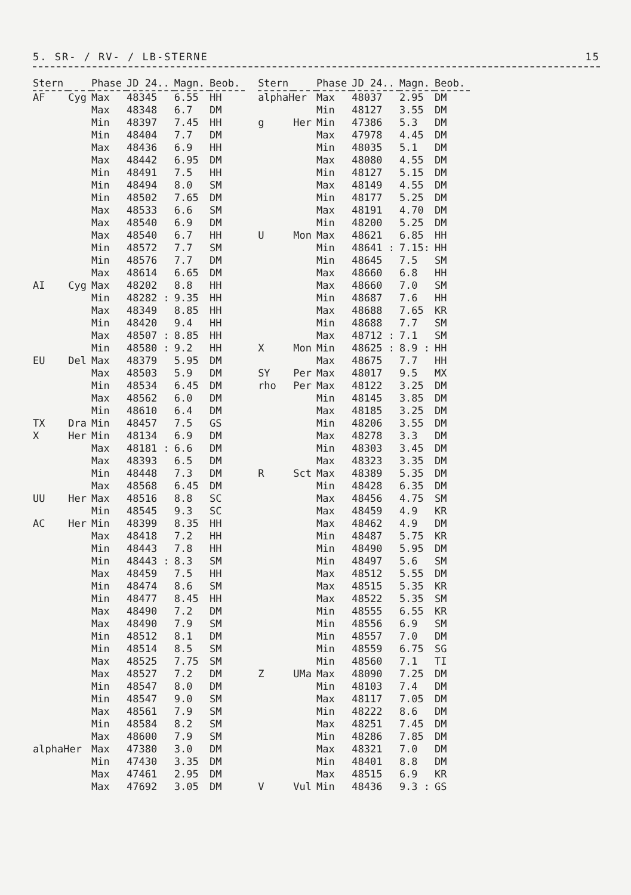5. SR- / RV- / LB-STERNE 15
| Stern | | Phase | JD 24.. | Magn. | Beob. |
| --- | --- | --- | --- | --- | --- |
| AF | Cyg | Max | 48345 | 6.55 | HH |
| | | Max | 48348 | 6.7 | DM |
| | | Min | 48397 | 7.45 | HH |
| | | Min | 48404 | 7.7 | DM |
| | | Max | 48436 | 6.9 | HH |
| | | Max | 48442 | 6.95 | DM |
| | | Min | 48491 | 7.5 | HH |
| | | Min | 48494 | 8.0 | SM |
| | | Min | 48502 | 7.65 | DM |
| | | Max | 48533 | 6.6 | SM |
| | | Max | 48540 | 6.9 | DM |
| | | Max | 48540 | 6.7 | HH |
| | | Min | 48572 | 7.7 | SM |
| | | Min | 48576 | 7.7 | DM |
| | | Max | 48614 | 6.65 | DM |
| AI | Cyg | Max | 48202 | 8.8 | HH |
| | | Min | 48282 : | 9.35 | HH |
| | | Max | 48349 | 8.85 | HH |
| | | Min | 48420 | 9.4 | HH |
| | | Max | 48507 : | 8.85 | HH |
| | | Min | 48580 : | 9.2 | HH |
| EU | Del | Max | 48379 | 5.95 | DM |
| | | Max | 48503 | 5.9 | DM |
| | | Min | 48534 | 6.45 | DM |
| | | Max | 48562 | 6.0 | DM |
| | | Min | 48610 | 6.4 | DM |
| TX | Dra | Min | 48457 | 7.5 | GS |
| X | Her | Min | 48134 | 6.9 | DM |
| | | Max | 48181 : | 6.6 | DM |
| | | Max | 48393 | 6.5 | DM |
| | | Min | 48448 | 7.3 | DM |
| | | Max | 48568 | 6.45 | DM |
| UU | Her | Max | 48516 | 8.8 | SC |
| | | Min | 48545 | 9.3 | SC |
| AC | Her | Min | 48399 | 8.35 | HH |
| | | Max | 48418 | 7.2 | HH |
| | | Min | 48443 | 7.8 | HH |
| | | Min | 48443 : | 8.3 | SM |
| | | Max | 48459 | 7.5 | HH |
| | | Min | 48474 | 8.6 | SM |
| | | Min | 48477 | 8.45 | HH |
| | | Max | 48490 | 7.2 | DM |
| | | Max | 48490 | 7.9 | SM |
| | | Min | 48512 | 8.1 | DM |
| | | Min | 48514 | 8.5 | SM |
| | | Max | 48525 | 7.75 | SM |
| | | Max | 48527 | 7.2 | DM |
| | | Min | 48547 | 8.0 | DM |
| | | Min | 48547 | 9.0 | SM |
| | | Max | 48561 | 7.9 | SM |
| | | Min | 48584 | 8.2 | SM |
| | | Max | 48600 | 7.9 | SM |
| alphaHer | | Max | 47380 | 3.0 | DM |
| | | Min | 47430 | 3.35 | DM |
| | | Max | 47461 | 2.95 | DM |
| | | Max | 47692 | 3.05 | DM |
| Stern | | Phase | JD 24.. | Magn. | Beob. |
| --- | --- | --- | --- | --- | --- |
| alphaHer | | Max | 48037 | 2.95 | DM |
| | | Min | 48127 | 3.55 | DM |
| g | Her | Min | 47386 | 5.3 | DM |
| | | Max | 47978 | 4.45 | DM |
| | | Min | 48035 | 5.1 | DM |
| | | Max | 48080 | 4.55 | DM |
| | | Min | 48127 | 5.15 | DM |
| | | Max | 48149 | 4.55 | DM |
| | | Min | 48177 | 5.25 | DM |
| | | Max | 48191 | 4.70 | DM |
| | | Min | 48200 | 5.25 | DM |
| U | Mon | Max | 48621 | 6.85 | HH |
| | | Min | 48641 : | 7.15: | HH |
| | | Min | 48645 | 7.5 | SM |
| | | Max | 48660 | 6.8 | HH |
| | | Max | 48660 | 7.0 | SM |
| | | Min | 48687 | 7.6 | HH |
| | | Max | 48688 | 7.65 | KR |
| | | Min | 48688 | 7.7 | SM |
| | | Max | 48712 : | 7.1 | SM |
| X | Mon | Min | 48625 : | 8.9 : | HH |
| | | Max | 48675 | 7.7 | HH |
| SY | Per | Max | 48017 | 9.5 | MX |
| rho | Per | Max | 48122 | 3.25 | DM |
| | | Min | 48145 | 3.85 | DM |
| | | Max | 48185 | 3.25 | DM |
| | | Min | 48206 | 3.55 | DM |
| | | Max | 48278 | 3.3 | DM |
| | | Min | 48303 | 3.45 | DM |
| | | Max | 48323 | 3.35 | DM |
| R | Sct | Max | 48389 | 5.35 | DM |
| | | Min | 48428 | 6.35 | DM |
| | | Max | 48456 | 4.75 | SM |
| | | Max | 48459 | 4.9 | KR |
| | | Max | 48462 | 4.9 | DM |
| | | Min | 48487 | 5.75 | KR |
| | | Min | 48490 | 5.95 | DM |
| | | Min | 48497 | 5.6 | SM |
| | | Max | 48512 | 5.55 | DM |
| | | Max | 48515 | 5.35 | KR |
| | | Max | 48522 | 5.35 | SM |
| | | Min | 48555 | 6.55 | KR |
| | | Min | 48556 | 6.9 | SM |
| | | Min | 48557 | 7.0 | DM |
| | | Min | 48559 | 6.75 | SG |
| | | Min | 48560 | 7.1 | TI |
| Z | UMa | Max | 48090 | 7.25 | DM |
| | | Min | 48103 | 7.4 | DM |
| | | Max | 48117 | 7.05 | DM |
| | | Min | 48222 | 8.6 | DM |
| | | Max | 48251 | 7.45 | DM |
| | | Min | 48286 | 7.85 | DM |
| | | Max | 48321 | 7.0 | DM |
| | | Min | 48401 | 8.8 | DM |
| | | Max | 48515 | 6.9 | KR |
| V | Vul | Min | 48436 | 9.3 : | GS |